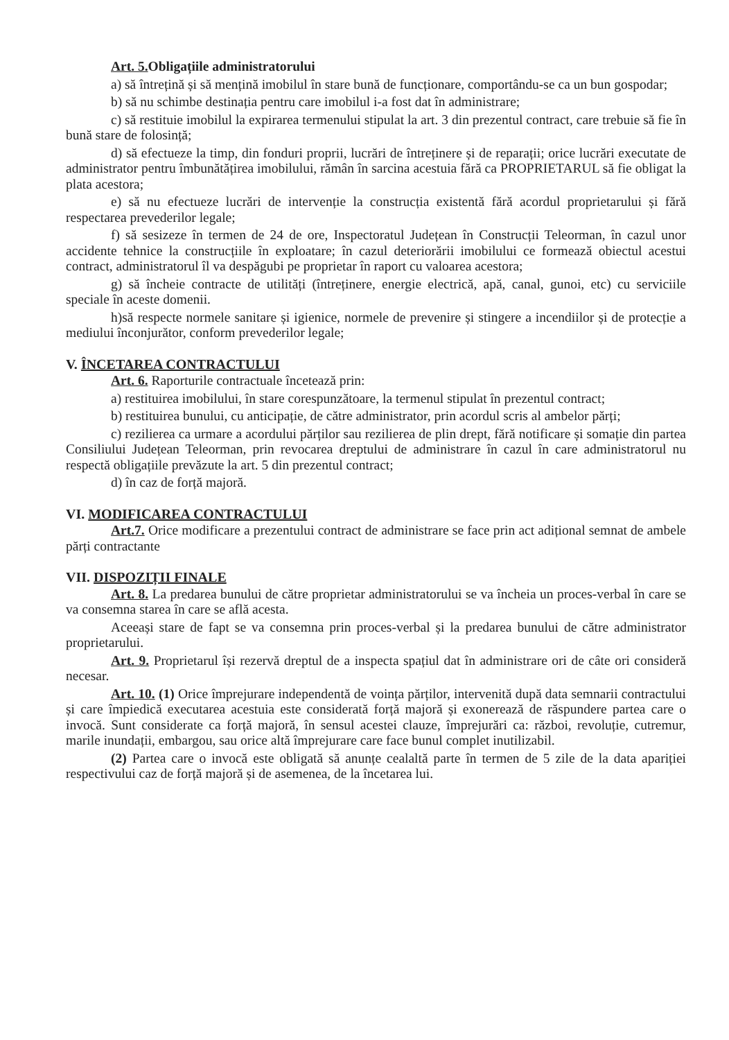Art. 5. Obligațiile administratorului
a) să întrețină și să mențină imobilul în stare bună de funcționare, comportându-se ca un bun gospodar;
b) să nu schimbe destinația pentru care imobilul i-a fost dat în administrare;
c) să restituie imobilul la expirarea termenului stipulat la art. 3 din prezentul contract, care trebuie să fie în bună stare de folosință;
d) să efectueze la timp, din fonduri proprii, lucrări de întreținere și de reparații; orice lucrări executate de administrator pentru îmbunătățirea imobilului, rămân în sarcina acestuia fără ca PROPRIETARUL să fie obligat la plata acestora;
e) să nu efectueze lucrări de intervenție la construcția existentă fără acordul proprietarului și fără respectarea prevederilor legale;
f) să sesizeze în termen de 24 de ore, Inspectoratul Județean în Construcții Teleorman, în cazul unor accidente tehnice la construcțiile în exploatare; în cazul deteriorării imobilului ce formează obiectul acestui contract, administratorul îl va despăgubi pe proprietar în raport cu valoarea acestora;
g) să încheie contracte de utilități (întreținere, energie electrică, apă, canal, gunoi, etc) cu serviciile speciale în aceste domenii.
h)să respecte normele sanitare și igienice, normele de prevenire și stingere a incendiilor și de protecție a mediului înconjurător, conform prevederilor legale;
V. ÎNCETAREA CONTRACTULUI
Art. 6. Raporturile contractuale încetează prin:
a) restituirea imobilului, în stare corespunzătoare, la termenul stipulat în prezentul contract;
b) restituirea bunului, cu anticipație, de către administrator, prin acordul scris al ambelor părți;
c) rezilierea ca urmare a acordului părților sau rezilierea de plin drept, fără notificare și somație din partea Consiliului Județean Teleorman, prin revocarea dreptului de administrare în cazul în care administratorul nu respectă obligațiile prevăzute la art. 5 din prezentul contract;
d) în caz de forță majoră.
VI. MODIFICAREA CONTRACTULUI
Art.7. Orice modificare a prezentului contract de administrare se face prin act adițional semnat de ambele părți contractante
VII. DISPOZIȚII FINALE
Art. 8. La predarea bunului de către proprietar administratorului se va încheia un proces-verbal în care se va consemna starea în care se află acesta.
Aceeași stare de fapt se va consemna prin proces-verbal și la predarea bunului de către administrator proprietarului.
Art. 9. Proprietarul își rezervă dreptul de a inspecta spațiul dat în administrare ori de câte ori consideră necesar.
Art. 10. (1) Orice împrejurare independentă de voința părților, intervenită după data semnarii contractului și care împiedică executarea acestuia este considerată forță majoră și exonerează de răspundere partea care o invocă. Sunt considerate ca forță majoră, în sensul acestei clauze, împrejurări ca: război, revoluție, cutremur, marile inundații, embargou, sau orice altă împrejurare care face bunul complet inutilizabil.
(2) Partea care o invocă este obligată să anunțe cealaltă parte în termen de 5 zile de la data apariției respectivului caz de forță majoră și de asemenea, de la încetarea lui.